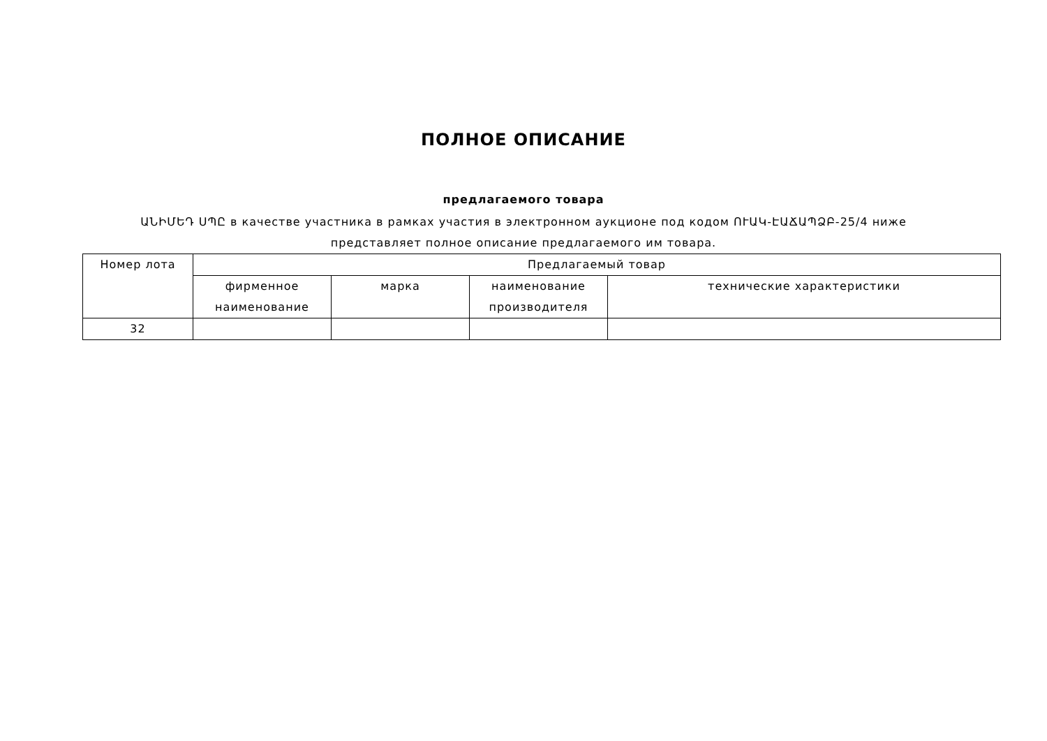ПОЛНОЕ ОПИСАНИЕ
предлагаемого товара
ԱՆԻՄԵԴ ՍՊԸ в качестве участника в рамках участия в электронном аукционе под кодом ՈՒԱԿ-ԷԱՃԱՊՁԲ-25/4 ниже
представляет полное описание предлагаемого им товара.
| Номер лота | Предлагаемый товар | | | |
| --- | --- | --- | --- | --- |
| | фирменное наименование | марка | наименование производителя | технические характеристики |
| 32 | | | | |